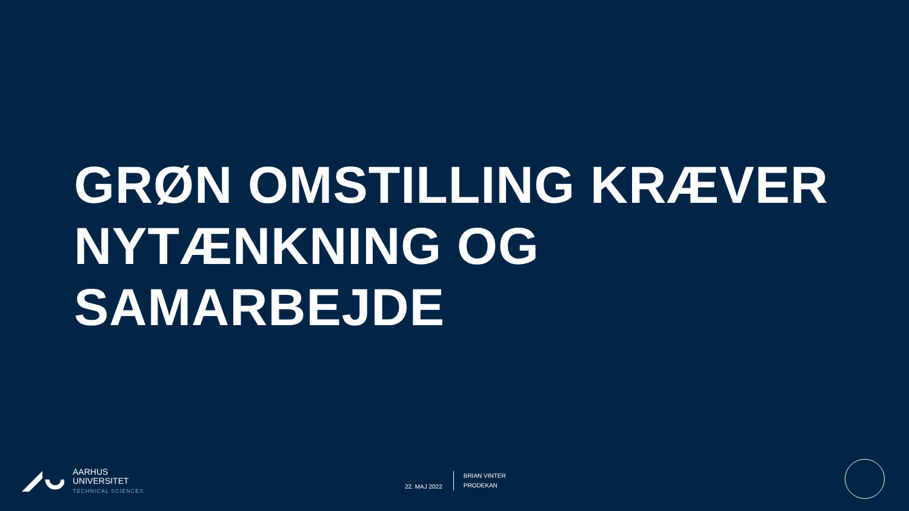GRØN OMSTILLING KRÆVER
NYTÆNKNING OG
SAMARBEJDE
AARHUS
UNIVERSITET
TECHNICAL SCIENCES
22. MAJ 2022
BRIAN VINTER
PRODEKAN